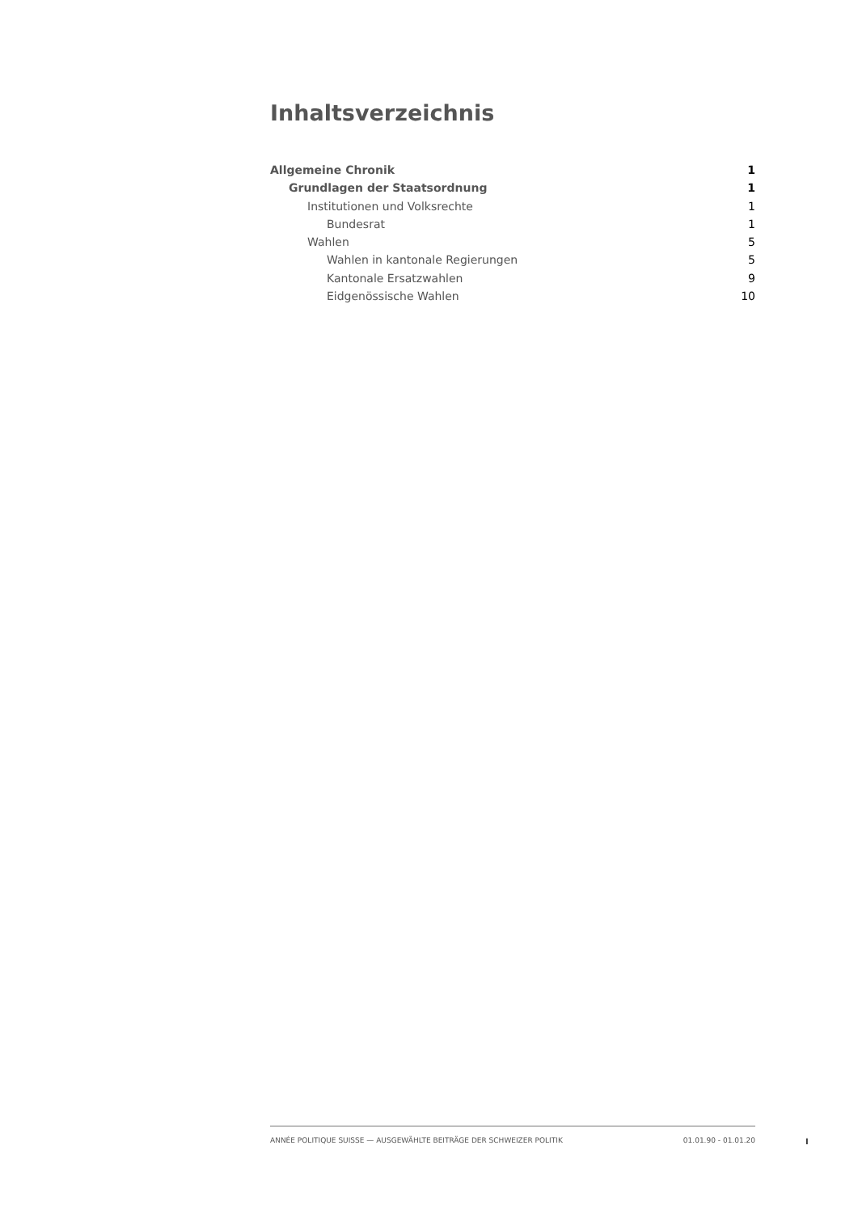Inhaltsverzeichnis
Allgemeine Chronik 1
Grundlagen der Staatsordnung 1
Institutionen und Volksrechte 1
Bundesrat 1
Wahlen 5
Wahlen in kantonale Regierungen 5
Kantonale Ersatzwahlen 9
Eidgenössische Wahlen 10
ANNÉE POLITIQUE SUISSE — AUSGEWÄHLTE BEITRÄGE DER SCHWEIZER POLITIK 01.01.90 - 01.01.20
I